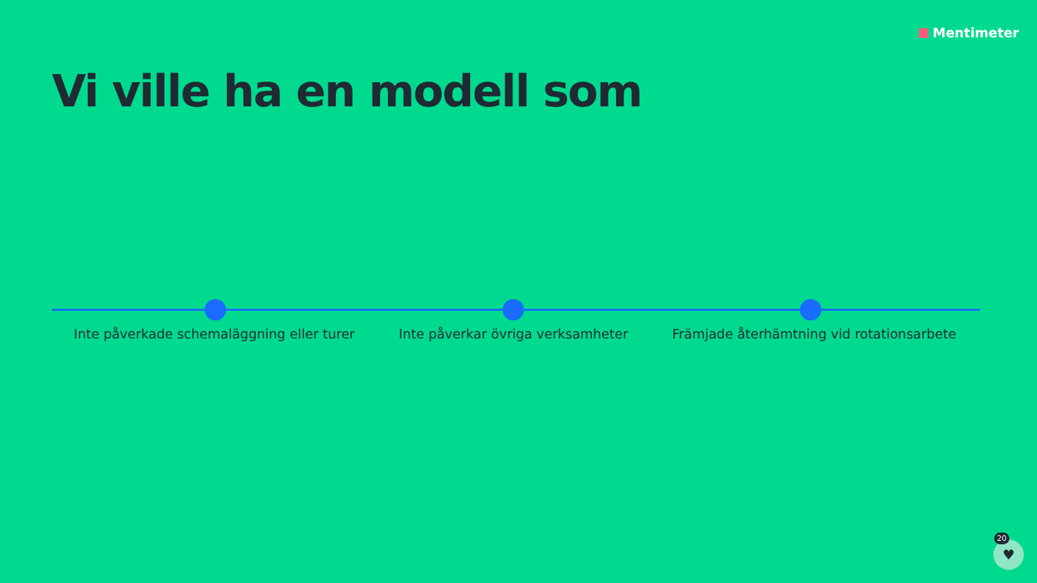Mentimeter
Vi ville ha en modell som
Inte påverkade schemaläggning eller turer
Inte påverkar övriga verksamheter
Främjade återhämtning vid rotationsarbete
♥
20